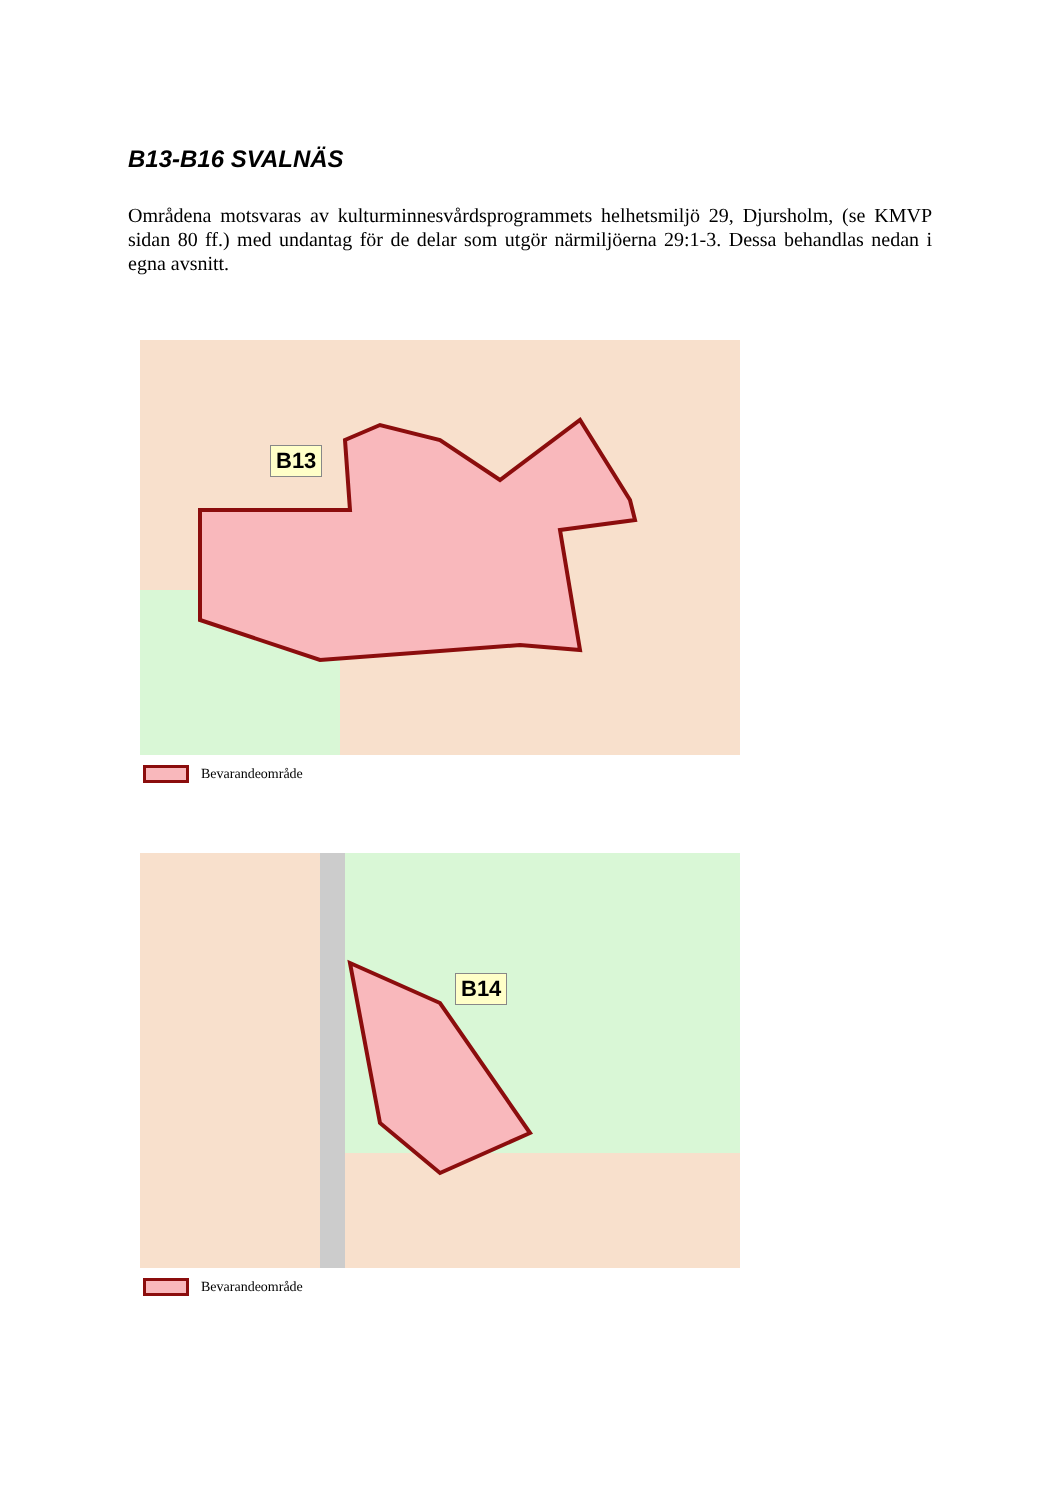B13-B16 SVALNÄS
Områdena motsvaras av kulturminnesvårdsprogrammets helhetsmiljö 29, Djursholm, (se KMVP sidan 80 ff.) med undantag för de delar som utgör närmiljöerna 29:1-3. Dessa behandlas nedan i egna avsnitt.
B13
Bevarandeområde
B14
Bevarandeområde